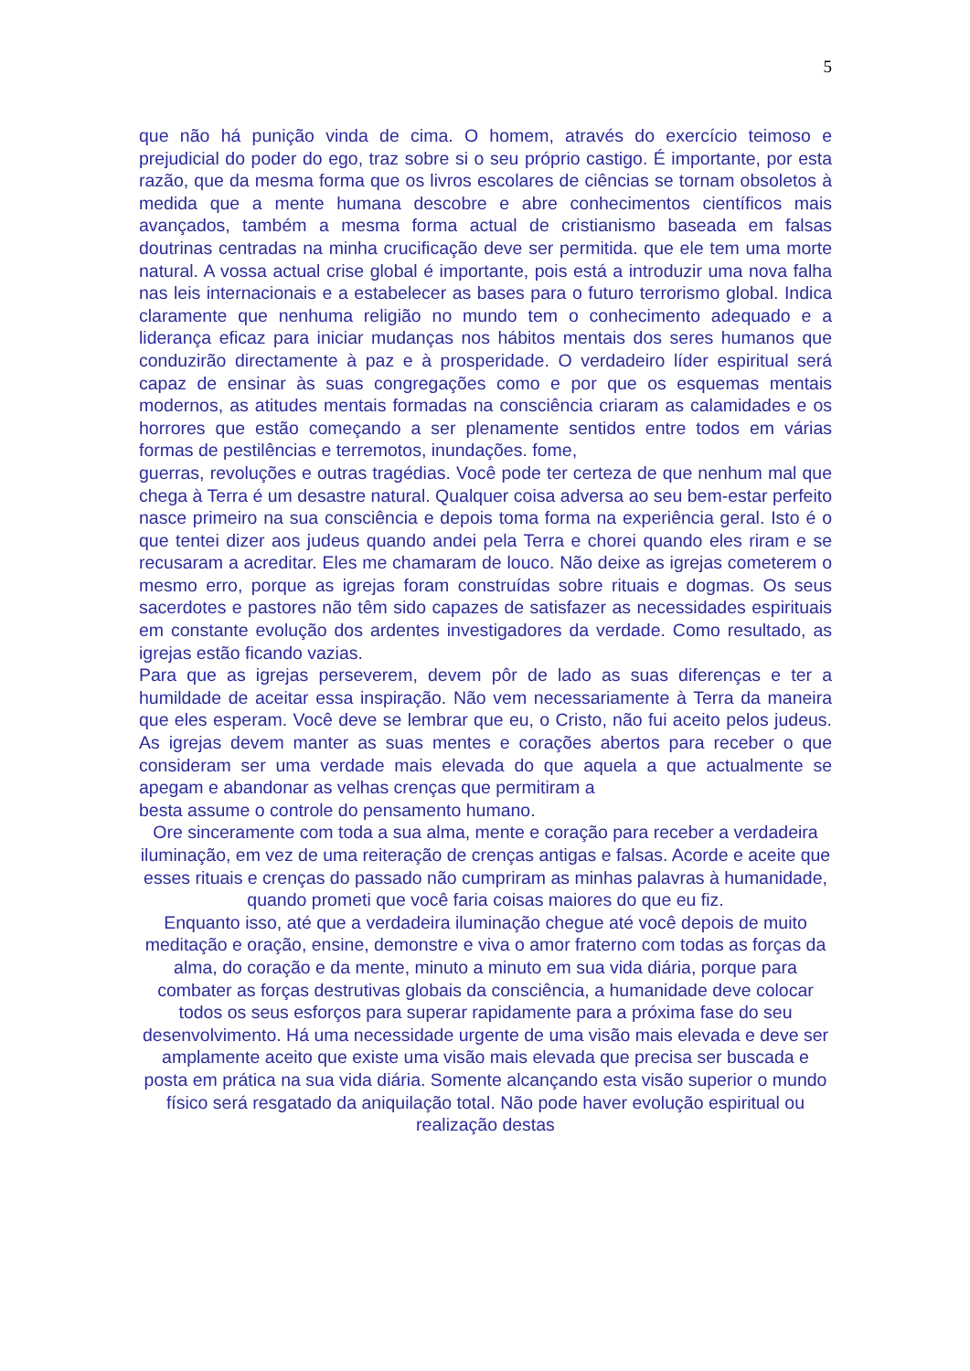5
que não há punição vinda de cima. O homem, através do exercício teimoso e prejudicial do poder do ego, traz sobre si o seu próprio castigo. É importante, por esta razão, que da mesma forma que os livros escolares de ciências se tornam obsoletos à medida que a mente humana descobre e abre conhecimentos científicos mais avançados, também a mesma forma actual de cristianismo baseada em falsas doutrinas centradas na minha crucificação deve ser permitida. que ele tem uma morte natural. A vossa actual crise global é importante, pois está a introduzir uma nova falha nas leis internacionais e a estabelecer as bases para o futuro terrorismo global. Indica claramente que nenhuma religião no mundo tem o conhecimento adequado e a liderança eficaz para iniciar mudanças nos hábitos mentais dos seres humanos que conduzirão directamente à paz e à prosperidade. O verdadeiro líder espiritual será capaz de ensinar às suas congregações como e por que os esquemas mentais modernos, as atitudes mentais formadas na consciência criaram as calamidades e os horrores que estão começando a ser plenamente sentidos entre todos em várias formas de pestilências e terremotos, inundações. fome,
guerras, revoluções e outras tragédias. Você pode ter certeza de que nenhum mal que chega à Terra é um desastre natural. Qualquer coisa adversa ao seu bem-estar perfeito nasce primeiro na sua consciência e depois toma forma na experiência geral. Isto é o que tentei dizer aos judeus quando andei pela Terra e chorei quando eles riram e se recusaram a acreditar. Eles me chamaram de louco. Não deixe as igrejas cometerem o mesmo erro, porque as igrejas foram construídas sobre rituais e dogmas. Os seus sacerdotes e pastores não têm sido capazes de satisfazer as necessidades espirituais em constante evolução dos ardentes investigadores da verdade. Como resultado, as igrejas estão ficando vazias.
Para que as igrejas perseverem, devem pôr de lado as suas diferenças e ter a humildade de aceitar essa inspiração. Não vem necessariamente à Terra da maneira que eles esperam. Você deve se lembrar que eu, o Cristo, não fui aceito pelos judeus. As igrejas devem manter as suas mentes e corações abertos para receber o que consideram ser uma verdade mais elevada do que aquela a que actualmente se apegam e abandonar as velhas crenças que permitiram a
besta assume o controle do pensamento humano.
Ore sinceramente com toda a sua alma, mente e coração para receber a verdadeira iluminação, em vez de uma reiteração de crenças antigas e falsas. Acorde e aceite que esses rituais e crenças do passado não cumpriram as minhas palavras à humanidade, quando prometi que você faria coisas maiores do que eu fiz.
Enquanto isso, até que a verdadeira iluminação chegue até você depois de muito
meditação e oração, ensine, demonstre e viva o amor fraterno com todas as forças da alma, do coração e da mente, minuto a minuto em sua vida diária, porque para combater as forças destrutivas globais da consciência, a humanidade deve colocar todos os seus esforços para superar rapidamente para a próxima fase do seu desenvolvimento. Há uma necessidade urgente de uma visão mais elevada e deve ser amplamente aceito que existe uma visão mais elevada que precisa ser buscada e posta em prática na sua vida diária. Somente alcançando esta visão superior o mundo físico será resgatado da aniquilação total. Não pode haver evolução espiritual ou realização destas